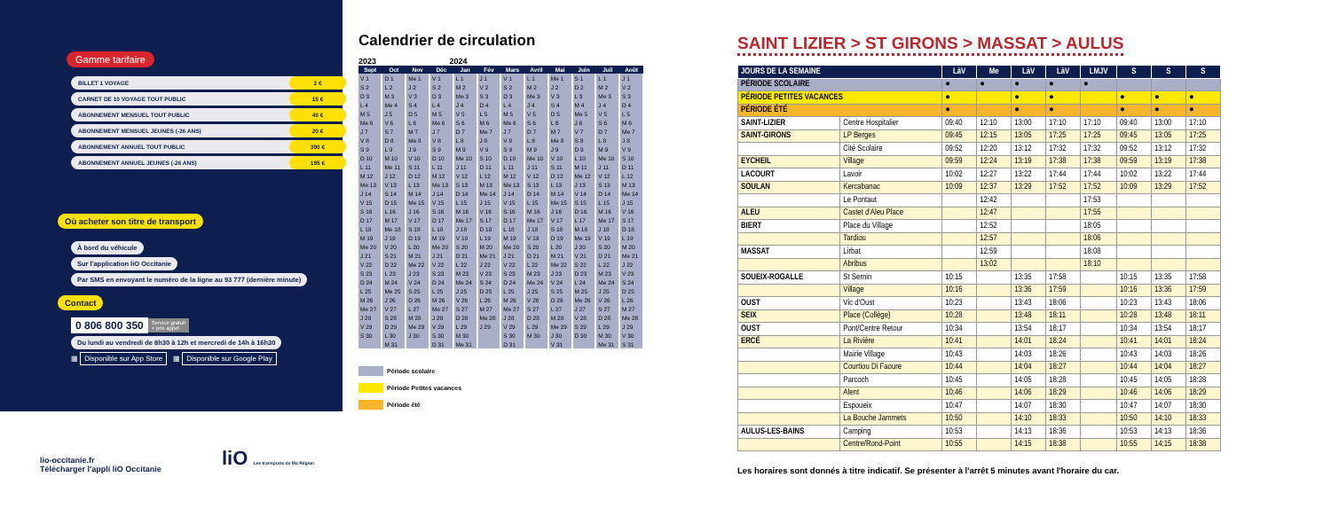Gamme tarifaire
BILLET 1 VOYAGE 2 €
CARNET DE 10 VOYAGE TOUT PUBLIC 15 €
ABONNEMENT MENSUEL TOUT PUBLIC 40 €
ABONNEMENT MENSUEL JEUNES (-26 ANS) 20 €
ABONNEMENT ANNUEL TOUT PUBLIC 390 €
ABONNEMENT ANNUEL JEUNES (-26 ANS) 195 €
Où acheter son titre de transport
À bord du véhicule
Sur l'application liO Occitanie
Par SMS en envoyant le numéro de la ligne au 93 777 (dernière minute)
Contact
0 806 800 350 Service gratuit
+ prix appel
Du lundi au vendredi de 8h30 à 12h et mercredi de 14h à 16h30
▦ Disponible sur App Store ▦ Disponible sur Google Play
lio-occitanie.fr
Télécharger l'appli liO Occitanie
liO Les transports de Ma Région
Calendrier de circulation
2023 2024
| Sept | Oct | Nov | Déc | Jan | Fév | Mars | Avril | Mai | Juin | Juil | Août |
| --- | --- | --- | --- | --- | --- | --- | --- | --- | --- | --- | --- |
| V 1 | D 1 | Me 1 | V 1 | L 1 | J 1 | V 1 | L 1 | Me 1 | S 1 | L 1 | J 1 |
| S 2 | L 2 | J 2 | S 2 | M 2 | V 2 | S 2 | M 2 | J 2 | D 2 | M 2 | V 2 |
| D 3 | M 3 | V 3 | D 3 | Me 3 | S 3 | D 3 | Me 3 | V 3 | L 3 | Me 3 | S 3 |
| L 4 | Me 4 | S 4 | L 4 | J 4 | D 4 | L 4 | J 4 | S 4 | M 4 | J 4 | D 4 |
| M 5 | J 5 | D 5 | M 5 | V 5 | L 5 | M 5 | V 5 | D 5 | Me 5 | V 5 | L 5 |
| Me 6 | V 6 | L 6 | Me 6 | S 6 | M 6 | Me 6 | S 6 | L 6 | J 6 | S 6 | M 6 |
| J 7 | S 7 | M 7 | J 7 | D 7 | Me 7 | J 7 | D 7 | M 7 | V 7 | D 7 | Me 7 |
| V 8 | D 8 | Me 8 | V 8 | L 8 | J 8 | V 8 | L 8 | Me 8 | S 8 | L 8 | J 8 |
| S 9 | L 9 | J 9 | S 9 | M 9 | V 9 | S 9 | M 9 | J 9 | D 9 | M 9 | V 9 |
| D 10 | M 10 | V 10 | D 10 | Me 10 | S 10 | D 10 | Me 10 | V 10 | L 10 | Me 10 | S 10 |
| L 11 | Me 11 | S 11 | L 11 | J 11 | D 11 | L 11 | J 11 | S 11 | M 11 | J 11 | D 11 |
| M 12 | J 12 | D 12 | M 12 | V 12 | L 12 | M 12 | V 12 | D 12 | Me 12 | V 12 | L 12 |
| Me 13 | V 13 | L 13 | Me 13 | S 13 | M 13 | Me 13 | S 13 | L 13 | J 13 | S 13 | M 13 |
| J 14 | S 14 | M 14 | J 14 | D 14 | Me 14 | J 14 | D 14 | M 14 | V 14 | D 14 | Me 14 |
| V 15 | D 15 | Me 15 | V 15 | L 15 | J 15 | V 15 | L 15 | Me 15 | S 15 | L 15 | J 15 |
| S 16 | L 16 | J 16 | S 16 | M 16 | V 16 | S 16 | M 16 | J 16 | D 16 | M 16 | V 16 |
| D 17 | M 17 | V 17 | D 17 | Me 17 | S 17 | D 17 | Me 17 | V 17 | L 17 | Me 17 | S 17 |
| L 18 | Me 18 | S 18 | L 18 | J 18 | D 18 | L 18 | J 18 | S 18 | M 18 | J 18 | D 18 |
| M 19 | J 19 | D 19 | M 19 | V 19 | L 19 | M 19 | V 19 | D 19 | Me 19 | V 19 | L 19 |
| Me 20 | V 20 | L 20 | Me 20 | S 20 | M 20 | Me 20 | S 20 | L 20 | J 20 | S 20 | M 20 |
| J 21 | S 21 | M 21 | J 21 | D 21 | Me 21 | J 21 | D 21 | M 21 | V 21 | D 21 | Me 21 |
| V 22 | D 22 | Me 22 | V 22 | L 22 | J 22 | V 22 | L 22 | Me 22 | S 22 | L 22 | J 22 |
| S 23 | L 23 | J 23 | S 23 | M 23 | V 23 | S 23 | M 23 | J 23 | D 23 | M 23 | V 23 |
| D 24 | M 24 | V 24 | D 24 | Me 24 | S 24 | D 24 | Me 24 | V 24 | L 24 | Me 24 | S 24 |
| L 25 | Me 25 | S 25 | L 25 | J 25 | D 25 | L 25 | J 25 | S 25 | M 25 | J 25 | D 25 |
| M 26 | J 26 | D 26 | M 26 | V 26 | L 26 | M 26 | V 26 | D 26 | Me 26 | V 26 | L 26 |
| Me 27 | V 27 | L 27 | Me 27 | S 27 | M 27 | Me 27 | S 27 | L 27 | J 27 | S 27 | M 27 |
| J 28 | S 28 | M 28 | J 28 | D 28 | Me 28 | J 28 | D 28 | M 28 | V 28 | D 28 | Me 28 |
| V 29 | D 29 | Me 29 | V 29 | L 29 | J 29 | V 29 | L 29 | Me 29 | S 29 | L 29 | J 29 |
| S 30 | L 30 | J 30 | S 30 | M 30 | | S 30 | M 30 | J 30 | D 30 | M 30 | V 30 |
| | M 31 | | D 31 | Me 31 | | D 31 | | V 31 | | Me 31 | S 31 |
Période scolaire
Période Petites vacances
Période été
SAINT LIZIER > ST GIRONS > MASSAT > AULUS
| JOURS DE LA SEMAINE | | LàV | Me | LàV | LàV | LMJV | S | S | S |
| --- | --- | --- | --- | --- | --- | --- | --- | --- | --- |
| PÉRIODE SCOLAIRE | | ● | ● | ● | ● | ● | | | |
| PÉRIODE PETITES VACANCES | | ● | | ● | ● | | ● | ● | ● |
| PÉRIODE ÉTÉ | | ● | | ● | ● | | ● | ● | ● |
| SAINT-LIZIER | Centre Hospitalier | 09:40 | 12:10 | 13:00 | 17:10 | 17:10 | 09:40 | 13:00 | 17:10 |
| SAINT-GIRONS | LP Berges | 09:45 | 12:15 | 13:05 | 17:25 | 17:25 | 09:45 | 13:05 | 17:25 |
| | Cité Scolaire | 09:52 | 12:20 | 13:12 | 17:32 | 17:32 | 09:52 | 13:12 | 17:32 |
| EYCHEIL | Village | 09:59 | 12:24 | 13:19 | 17:38 | 17:38 | 09:59 | 13:19 | 17:38 |
| LACOURT | Lavoir | 10:02 | 12:27 | 13:22 | 17:44 | 17:44 | 10:02 | 13:22 | 17:44 |
| SOULAN | Kercabanac | 10:09 | 12:37 | 13:29 | 17:52 | 17:52 | 10:09 | 13:29 | 17:52 |
| | Le Pontaut | | 12:42 | | | 17:53 | | | |
| ALEU | Castet d'Aleu Place | | 12:47 | | | 17:55 | | | |
| BIERT | Place du Village | | 12:52 | | | 18:05 | | | |
| | Tardiou | | 12:57 | | | 18:06 | | | |
| MASSAT | Lirbat | | 12:59 | | | 18:08 | | | |
| | Abribus | | 13:02 | | | 18:10 | | | |
| SOUEIX-ROGALLE | St Sernin | 10:15 | | 13:35 | 17:58 | | 10:15 | 13:35 | 17:58 |
| | Village | 10:16 | | 13:36 | 17:59 | | 10:16 | 13:36 | 17:59 |
| OUST | Vic d'Oust | 10:23 | | 13:43 | 18:06 | | 10:23 | 13:43 | 18:06 |
| SEIX | Place (Collège) | 10:28 | | 13:48 | 18:11 | | 10:28 | 13:48 | 18:11 |
| OUST | Pont/Centre Retour | 10:34 | | 13:54 | 18:17 | | 10:34 | 13:54 | 18:17 |
| ERCÉ | La Rivière | 10:41 | | 14:01 | 18:24 | | 10:41 | 14:01 | 18:24 |
| | Mairie Village | 10:43 | | 14:03 | 18:26 | | 10:43 | 14:03 | 18:26 |
| | Courtiou Di Faoure | 10:44 | | 14:04 | 18:27 | | 10:44 | 14:04 | 18:27 |
| | Parcoch | 10:45 | | 14:05 | 18:28 | | 10:45 | 14:05 | 18:28 |
| | Alent | 10:46 | | 14:06 | 18:29 | | 10:46 | 14:06 | 18:29 |
| | Espoueix | 10:47 | | 14:07 | 18:30 | | 10:47 | 14:07 | 18:30 |
| | La Bouche Jammets | 10:50 | | 14:10 | 18:33 | | 10:50 | 14:10 | 18:33 |
| AULUS-LES-BAINS | Camping | 10:53 | | 14:13 | 18:36 | | 10:53 | 14:13 | 18:36 |
| | Centre/Rond-Point | 10:55 | | 14:15 | 18:38 | | 10:55 | 14:15 | 18:38 |
Les horaires sont donnés à titre indicatif. Se présenter à l'arrêt 5 minutes avant l'horaire du car.